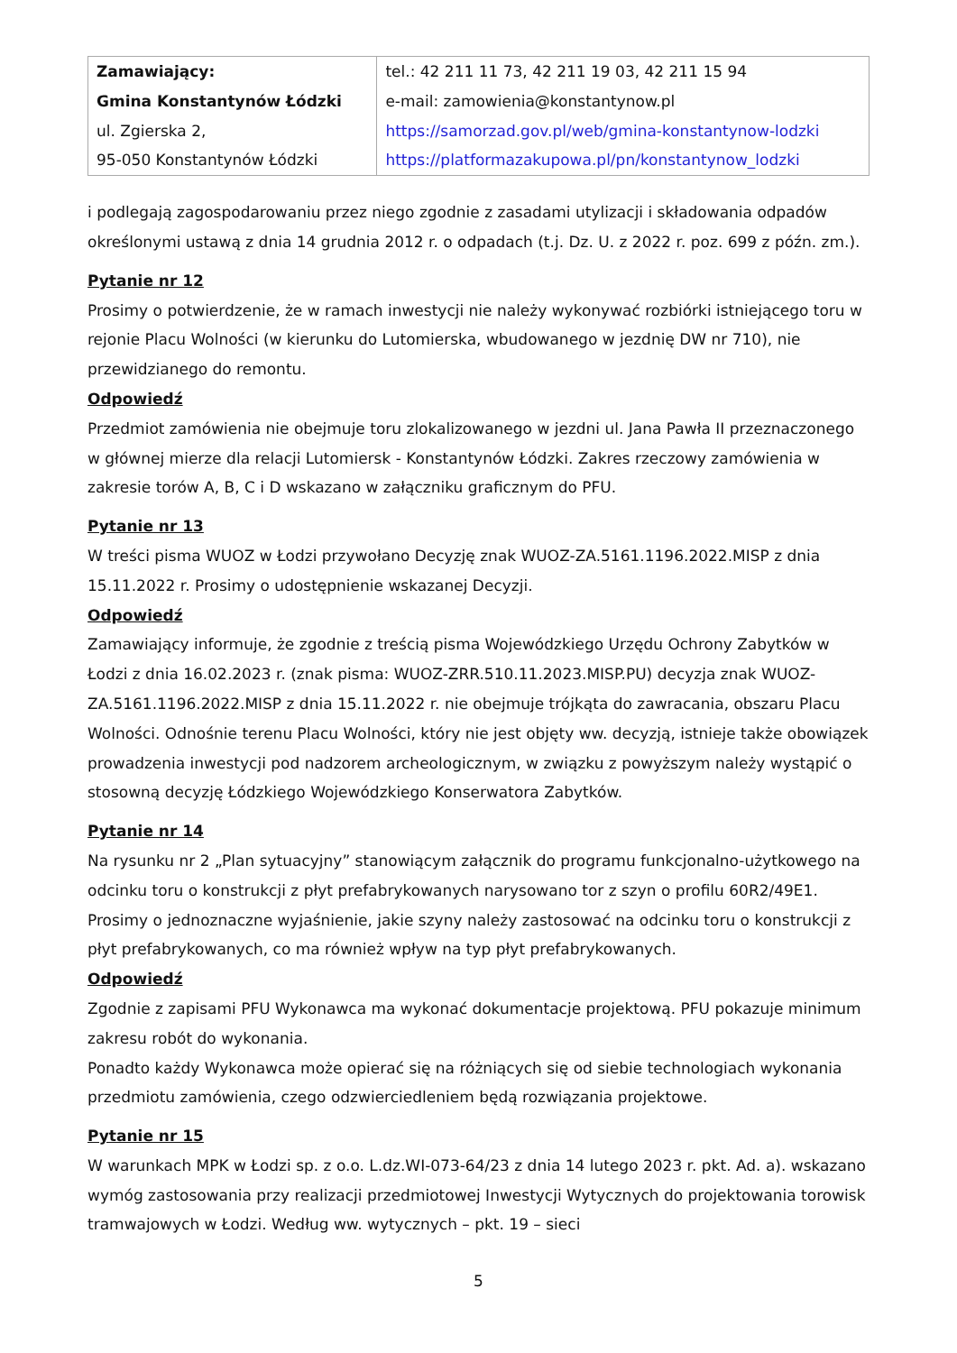| Zamawiający: Gmina Konstantynów Łódzki ul. Zgierska 2, 95-050 Konstantynów Łódzki | tel.: 42 211 11 73, 42 211 19 03, 42 211 15 94 e-mail: zamowienia@konstantynow.pl https://samorzad.gov.pl/web/gmina-konstantynow-lodzki https://platformazakupowa.pl/pn/konstantynow_lodzki |
i podlegają zagospodarowaniu przez niego zgodnie z zasadami utylizacji i składowania odpadów określonymi ustawą z dnia 14 grudnia 2012 r. o odpadach (t.j. Dz. U. z 2022 r. poz. 699 z późn. zm.).
Pytanie nr 12
Prosimy o potwierdzenie, że w ramach inwestycji nie należy wykonywać rozbiórki istniejącego toru w rejonie Placu Wolności (w kierunku do Lutomierska, wbudowanego w jezdnię DW nr 710), nie przewidzianego do remontu.
Odpowiedź
Przedmiot zamówienia nie obejmuje toru zlokalizowanego w jezdni ul. Jana Pawła II przeznaczonego w głównej mierze dla relacji Lutomiersk - Konstantynów Łódzki. Zakres rzeczowy zamówienia w zakresie torów A, B, C i D wskazano w załączniku graficznym do PFU.
Pytanie nr 13
W treści pisma WUOZ w Łodzi przywołano Decyzję znak WUOZ-ZA.5161.1196.2022.MISP z dnia 15.11.2022 r. Prosimy o udostępnienie wskazanej Decyzji.
Odpowiedź
Zamawiający informuje, że zgodnie z treścią pisma Wojewódzkiego Urzędu Ochrony Zabytków w Łodzi z dnia 16.02.2023 r. (znak pisma: WUOZ-ZRR.510.11.2023.MISP.PU) decyzja znak WUOZ-ZA.5161.1196.2022.MISP z dnia 15.11.2022 r. nie obejmuje trójkąta do zawracania, obszaru Placu Wolności. Odnośnie terenu Placu Wolności, który nie jest objęty ww. decyzją, istnieje także obowiązek prowadzenia inwestycji pod nadzorem archeologicznym, w związku z powyższym należy wystąpić o stosowną decyzję Łódzkiego Wojewódzkiego Konserwatora Zabytków.
Pytanie nr 14
Na rysunku nr 2 „Plan sytuacyjny” stanowiącym załącznik do programu funkcjonalno-użytkowego na odcinku toru o konstrukcji z płyt prefabrykowanych narysowano tor z szyn o profilu 60R2/49E1. Prosimy o jednoznaczne wyjaśnienie, jakie szyny należy zastosować na odcinku toru o konstrukcji z płyt prefabrykowanych, co ma również wpływ na typ płyt prefabrykowanych.
Odpowiedź
Zgodnie z zapisami PFU Wykonawca ma wykonać dokumentacje projektową. PFU pokazuje minimum zakresu robót do wykonania.
Ponadto każdy Wykonawca może opierać się na różniących się od siebie technologiach wykonania przedmiotu zamówienia, czego odzwierciedleniem będą rozwiązania projektowe.
Pytanie nr 15
W warunkach MPK w Łodzi sp. z o.o. L.dz.WI-073-64/23 z dnia 14 lutego 2023 r. pkt. Ad. a). wskazano wymóg zastosowania przy realizacji przedmiotowej Inwestycji Wytycznych do projektowania torowisk tramwajowych w Łodzi. Według ww. wytycznych – pkt. 19 – sieci
5